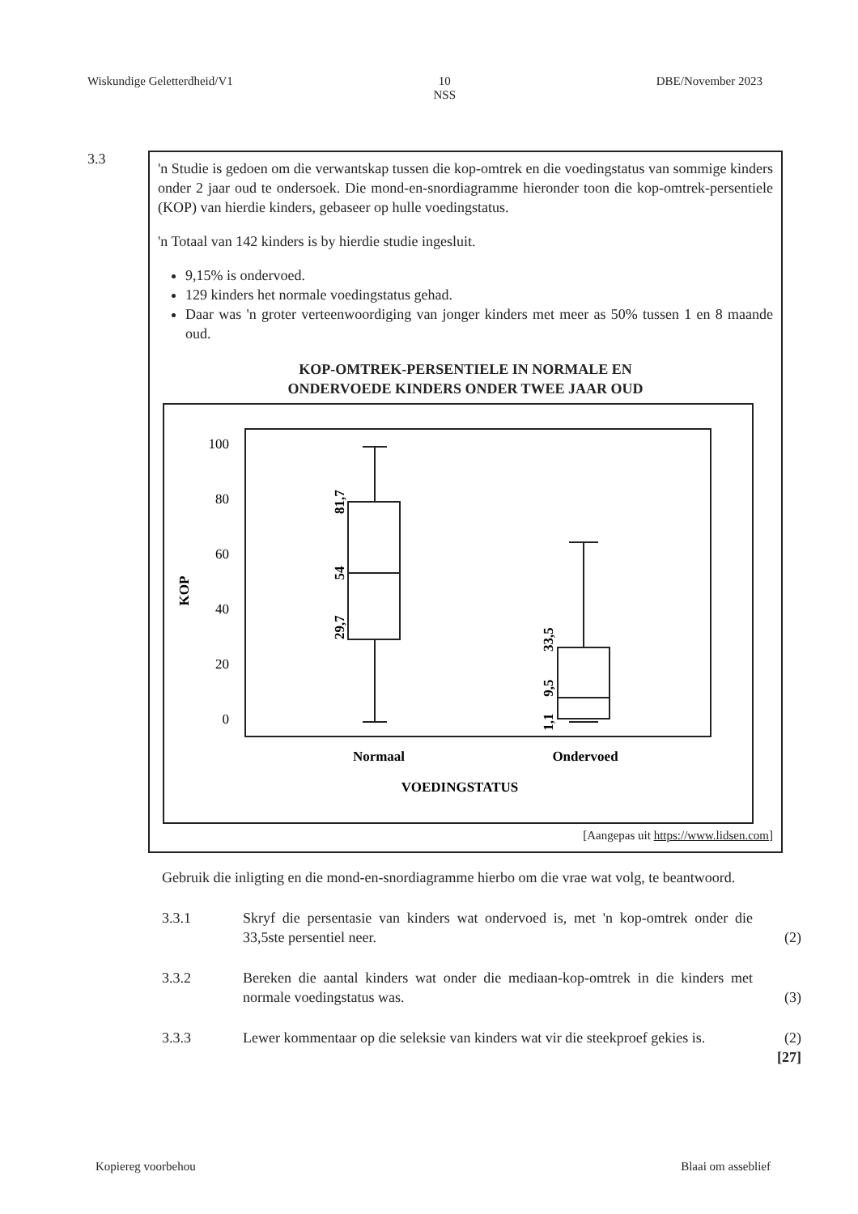Wiskundige Geletterdheid/V1 10
NSS DBE/November 2023
3.3
'n Studie is gedoen om die verwantskap tussen die kop-omtrek en die voedingstatus van sommige kinders onder 2 jaar oud te ondersoek. Die mond-en-snordiagramme hieronder toon die kop-omtrek-persentiele (KOP) van hierdie kinders, gebaseer op hulle voedingstatus.
'n Totaal van 142 kinders is by hierdie studie ingesluit.
9,15% is ondervoed.
129 kinders het normale voedingstatus gehad.
Daar was 'n groter verteenwoordiging van jonger kinders met meer as 50% tussen 1 en 8 maande oud.
KOP-OMTREK-PERSENTIELE IN NORMALE EN
ONDERVOEDE KINDERS ONDER TWEE JAAR OUD
100
80
60
40
20
0
KOP
81,7
54
29,7
33,5
9,5
1,1
Normaal
Ondervoed
VOEDINGSTATUS
[Aangepas uit https://www.lidsen.com]
Gebruik die inligting en die mond-en-snordiagramme hierbo om die vrae wat volg, te beantwoord.
3.3.1 Skryf die persentasie van kinders wat ondervoed is, met 'n kop-omtrek onder die 33,5ste persentiel neer.
(2)
3.3.2 Bereken die aantal kinders wat onder die mediaan-kop-omtrek in die kinders met normale voedingstatus was.
(3)
3.3.3 Lewer kommentaar op die seleksie van kinders wat vir die steekproef gekies is.
(2)
[27]
Kopiereg voorbehou Blaai om asseblief